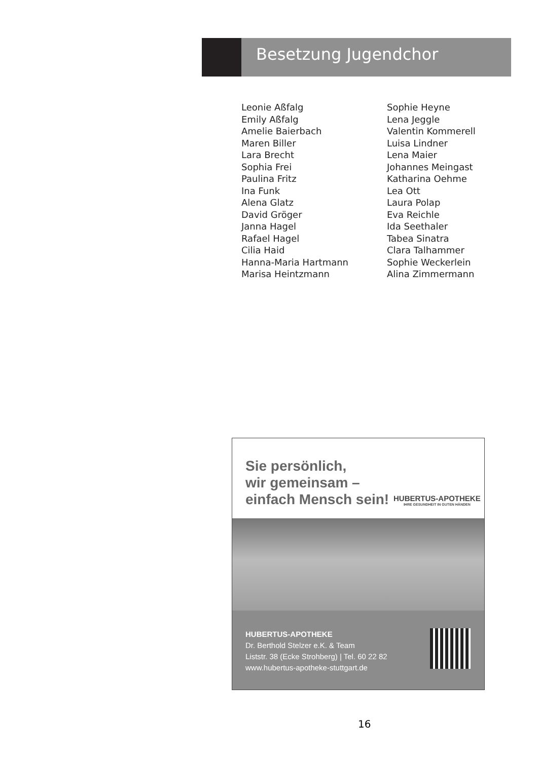Besetzung Jugendchor
Leonie Aßfalg
Emily Aßfalg
Amelie Baierbach
Maren Biller
Lara Brecht
Sophia Frei
Paulina Fritz
Ina Funk
Alena Glatz
David Gröger
Janna Hagel
Rafael Hagel
Cilia Haid
Hanna-Maria Hartmann
Marisa Heintzmann
Sophie Heyne
Lena Jeggle
Valentin Kommerell
Luisa Lindner
Lena Maier
Johannes Meingast
Katharina Oehme
Lea Ott
Laura Polap
Eva Reichle
Ida Seethaler
Tabea Sinatra
Clara Talhammer
Sophie Weckerlein
Alina Zimmermann
Sie persönlich,
wir gemeinsam –
einfach Mensch sein!
HUBERTUS-APOTHEKE
IHRE GESUNDHEIT IN GUTEN HÄNDEN
HUBERTUS-APOTHEKE
Dr. Berthold Stelzer e.K. & Team
Liststr. 38 (Ecke Strohberg) | Tel. 60 22 82
www.hubertus-apotheke-stuttgart.de
16